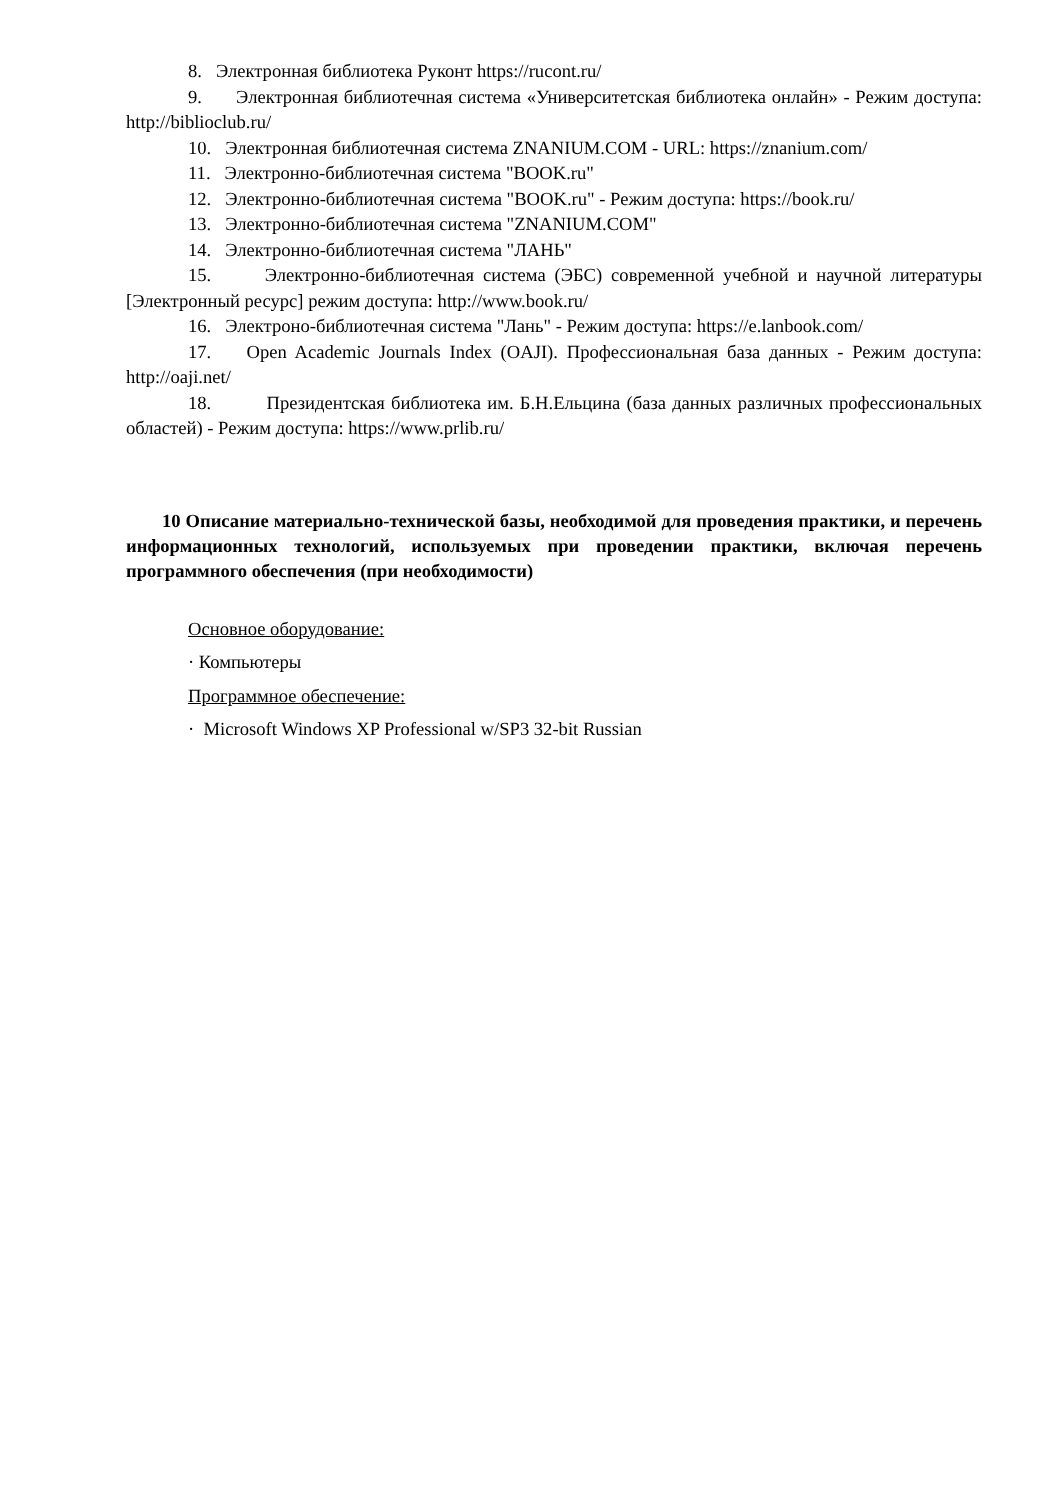8. Электронная библиотека Руконт https://rucont.ru/
9. Электронная библиотечная система «Университетская библиотека онлайн» - Режим доступа: http://biblioclub.ru/
10. Электронная библиотечная система ZNANIUM.COM - URL: https://znanium.com/
11. Электронно-библиотечная система "BOOK.ru"
12. Электронно-библиотечная система "BOOK.ru" - Режим доступа: https://book.ru/
13. Электронно-библиотечная система "ZNANIUM.COM"
14. Электронно-библиотечная система "ЛАНЬ"
15. Электронно-библиотечная система (ЭБС) современной учебной и научной литературы [Электронный ресурс] режим доступа: http://www.book.ru/
16. Электроно-библиотечная система "Лань" - Режим доступа: https://e.lanbook.com/
17. Open Academic Journals Index (OAJI). Профессиональная база данных - Режим доступа: http://oaji.net/
18. Президентская библиотека им. Б.Н.Ельцина (база данных различных профессиональных областей) - Режим доступа: https://www.prlib.ru/
10 Описание материально-технической базы, необходимой для проведения практики, и перечень информационных технологий, используемых при проведении практики, включая перечень программного обеспечения (при необходимости)
Основное оборудование:
· Компьютеры
Программное обеспечение:
· Microsoft Windows XP Professional w/SP3 32-bit Russian